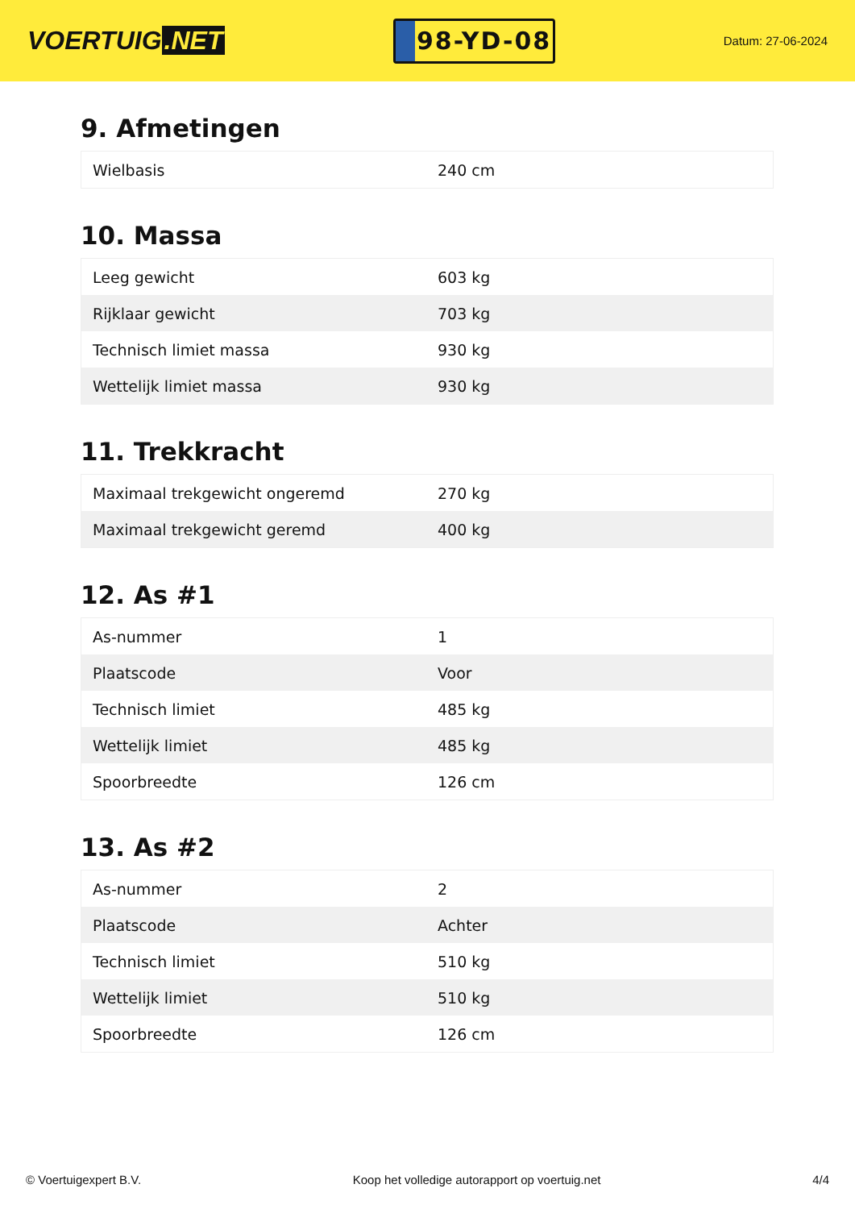VOERTUIG.NET
98-YD-08
Datum: 27-06-2024
9. Afmetingen
| Wielbasis | 240 cm |
10. Massa
| Leeg gewicht | 603 kg |
| Rijklaar gewicht | 703 kg |
| Technisch limiet massa | 930 kg |
| Wettelijk limiet massa | 930 kg |
11. Trekkracht
| Maximaal trekgewicht ongeremd | 270 kg |
| Maximaal trekgewicht geremd | 400 kg |
12. As #1
| As-nummer | 1 |
| Plaatscode | Voor |
| Technisch limiet | 485 kg |
| Wettelijk limiet | 485 kg |
| Spoorbreedte | 126 cm |
13. As #2
| As-nummer | 2 |
| Plaatscode | Achter |
| Technisch limiet | 510 kg |
| Wettelijk limiet | 510 kg |
| Spoorbreedte | 126 cm |
© Voertuigexpert B.V. Koop het volledige autorapport op voertuig.net 4/4